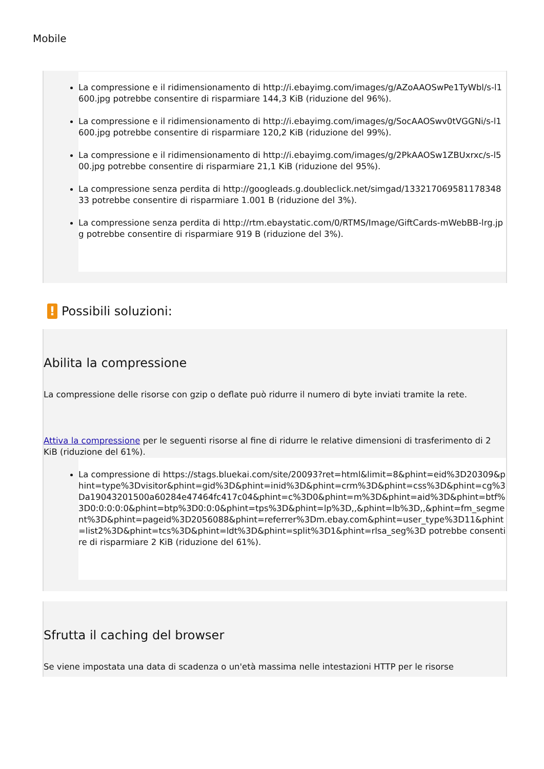Mobile
La compressione e il ridimensionamento di http://i.ebayimg.com/images/g/AZoAAOSwPe1TyWbl/s-l1600.jpg potrebbe consentire di risparmiare 144,3 KiB (riduzione del 96%).
La compressione e il ridimensionamento di http://i.ebayimg.com/images/g/SocAAOSwv0tVGGNi/s-l1600.jpg potrebbe consentire di risparmiare 120,2 KiB (riduzione del 99%).
La compressione e il ridimensionamento di http://i.ebayimg.com/images/g/2PkAAOSw1ZBUxrxc/s-l500.jpg potrebbe consentire di risparmiare 21,1 KiB (riduzione del 95%).
La compressione senza perdita di http://googleads.g.doubleclick.net/simgad/13321706958117834833 potrebbe consentire di risparmiare 1.001 B (riduzione del 3%).
La compressione senza perdita di http://rtm.ebaystatic.com/0/RTMS/Image/GiftCards-mWebBB-lrg.jpg potrebbe consentire di risparmiare 919 B (riduzione del 3%).
! Possibili soluzioni:
Abilita la compressione
La compressione delle risorse con gzip o deflate può ridurre il numero di byte inviati tramite la rete.
Attiva la compressione per le seguenti risorse al fine di ridurre le relative dimensioni di trasferimento di 2 KiB (riduzione del 61%).
La compressione di https://stags.bluekai.com/site/20093?ret=html&limit=8&phint=eid%3D20309&phint=type%3Dvisitor&phint=gid%3D&phint=inid%3D&phint=crm%3D&phint=css%3D&phint=cg%3Da19043201500a60284e47464fc417c04&phint=c%3D0&phint=m%3D&phint=aid%3D&phint=btf%3D0:0:0:0:0&phint=btp%3D0:0:0&phint=tps%3D&phint=lp%3D,,&phint=lb%3D,,&phint=fm_segment%3D&phint=pageid%3D2056088&phint=referrer%3Dm.ebay.com&phint=user_type%3D11&phint=list2%3D&phint=tcs%3D&phint=ldt%3D&phint=split%3D1&phint=rlsa_seg%3D potrebbe consentire di risparmiare 2 KiB (riduzione del 61%).
Sfrutta il caching del browser
Se viene impostata una data di scadenza o un'età massima nelle intestazioni HTTP per le risorse